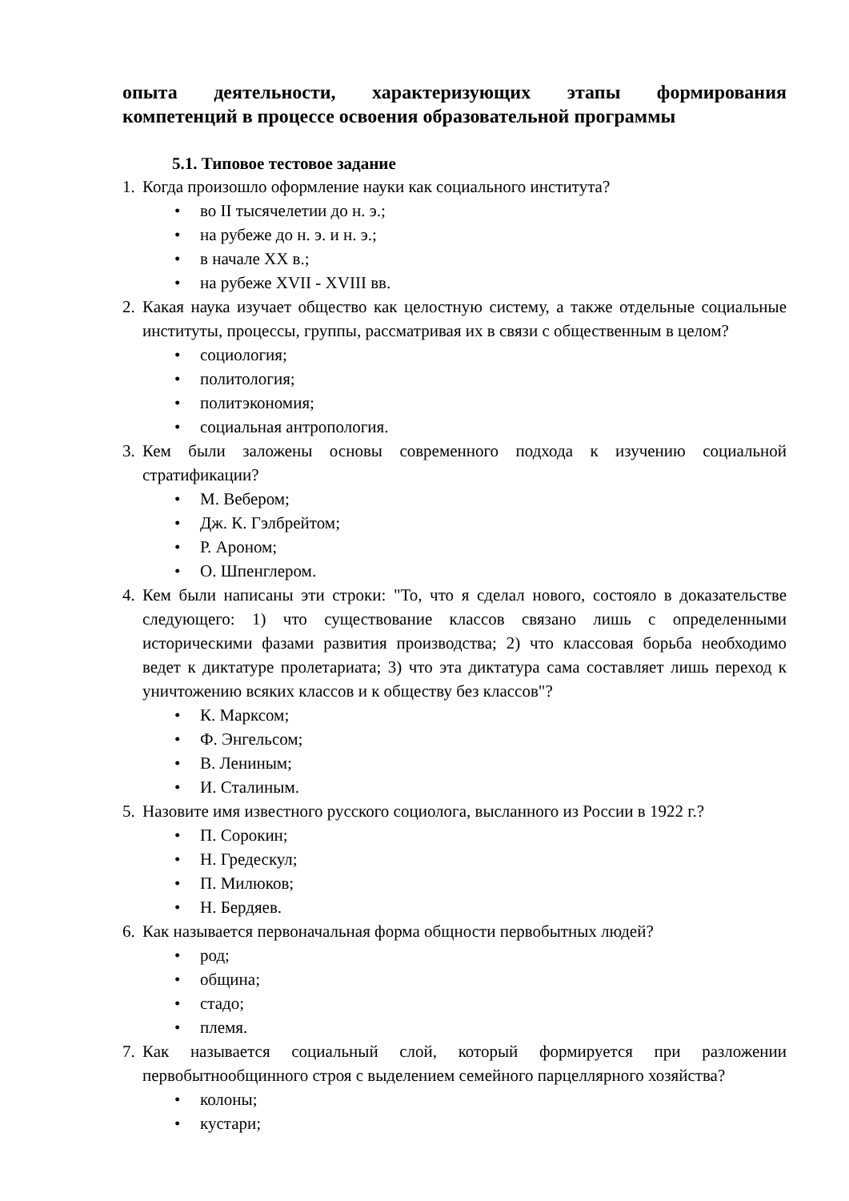опыта деятельности, характеризующих этапы формирования
компетенций в процессе освоения образовательной программы
5.1. Типовое тестовое задание
1. Когда произошло оформление науки как социального института?
• во II тысячелетии до н. э.;
• на рубеже до н. э. и н. э.;
• в начале XX в.;
• на рубеже XVII - XVIII вв.
2. Какая наука изучает общество как целостную систему, а также отдельные социальные институты, процессы, группы, рассматривая их в связи с общественным в целом?
• социология;
• политология;
• политэкономия;
• социальная антропология.
3. Кем были заложены основы современного подхода к изучению социальной стратификации?
• М. Вебером;
• Дж. К. Гэлбрейтом;
• Р. Ароном;
• О. Шпенглером.
4. Кем были написаны эти строки: "То, что я сделал нового, состояло в доказательстве следующего: 1) что существование классов связано лишь с определенными историческими фазами развития производства; 2) что классовая борьба необходимо ведет к диктатуре пролетариата; 3) что эта диктатура сама составляет лишь переход к уничтожению всяких классов и к обществу без классов"?
• К. Марксом;
• Ф. Энгельсом;
• В. Лениным;
• И. Сталиным.
5. Назовите имя известного русского социолога, высланного из России в 1922 г.?
• П. Сорокин;
• Н. Гредескул;
• П. Милюков;
• Н. Бердяев.
6. Как называется первоначальная форма общности первобытных людей?
• род;
• община;
• стадо;
• племя.
7. Как называется социальный слой, который формируется при разложении первобытнообщинного строя с выделением семейного парцеллярного хозяйства?
• колоны;
• кустари;